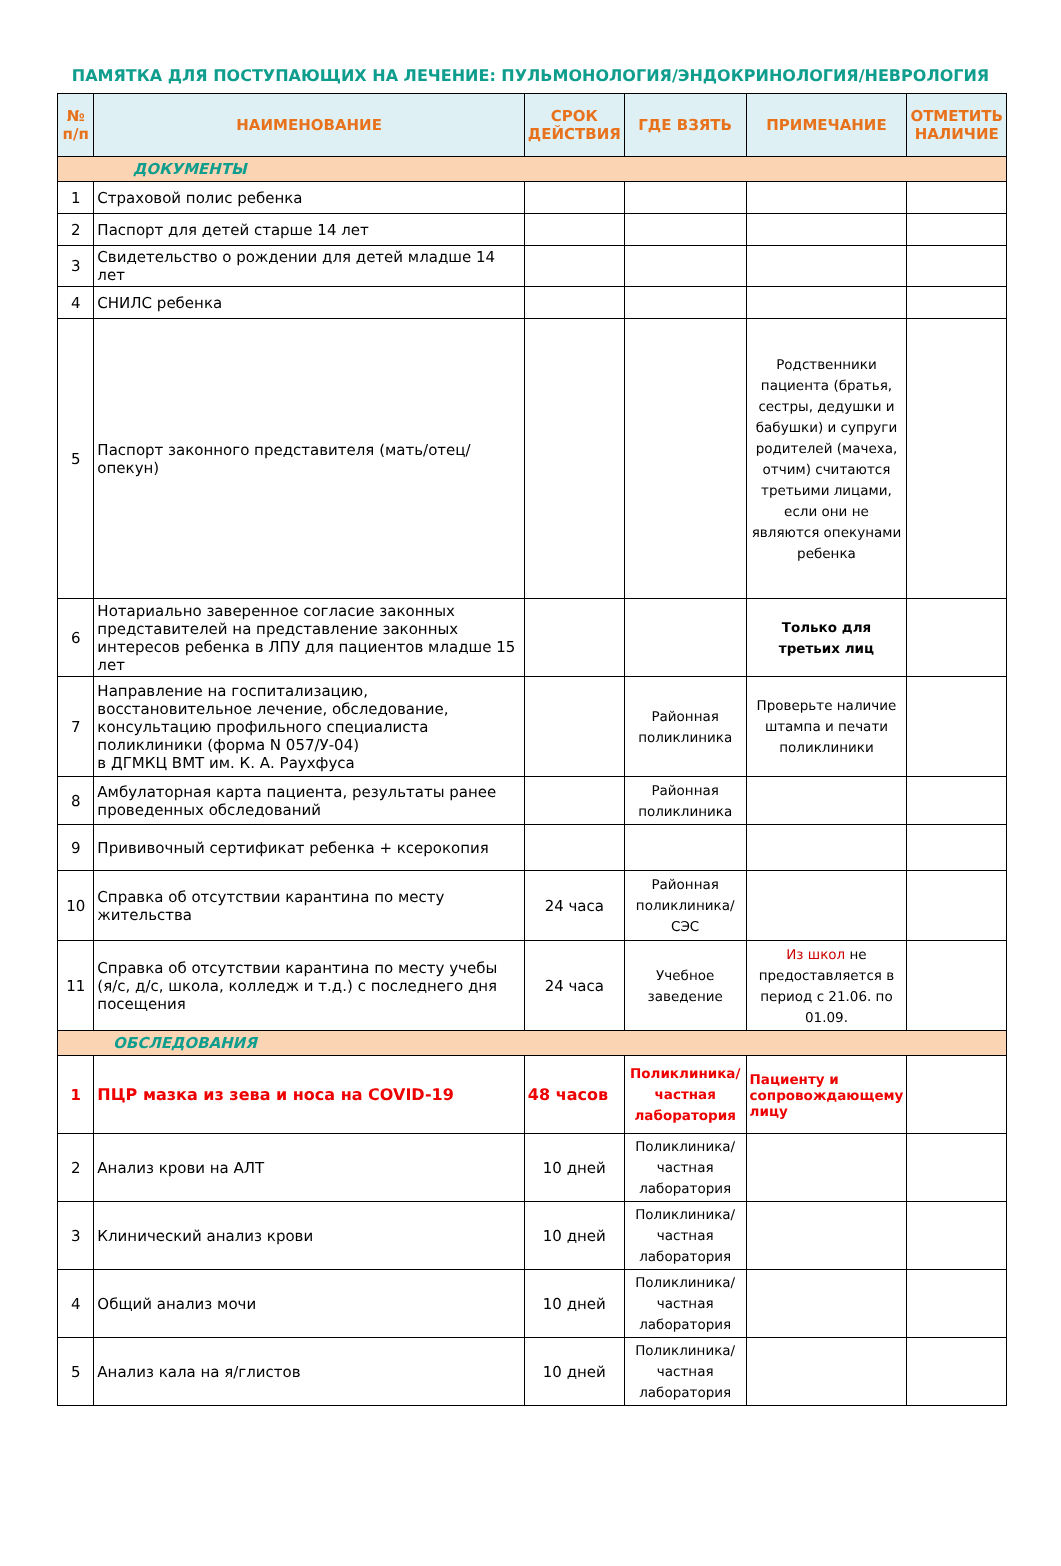ПАМЯТКА ДЛЯ ПОСТУПАЮЩИХ НА ЛЕЧЕНИЕ: ПУЛЬМОНОЛОГИЯ/ЭНДОКРИНОЛОГИЯ/НЕВРОЛОГИЯ
| № п/п | НАИМЕНОВАНИЕ | СРОК ДЕЙСТВИЯ | ГДЕ ВЗЯТЬ | ПРИМЕЧАНИЕ | ОТМЕТИТЬ НАЛИЧИЕ |
| --- | --- | --- | --- | --- | --- |
| ДОКУМЕНТЫ | | | | | |
| 1 | Страховой полис ребенка | | | | |
| 2 | Паспорт для детей старше 14 лет | | | | |
| 3 | Свидетельство о рождении для детей младше 14 лет | | | | |
| 4 | СНИЛС ребенка | | | | |
| 5 | Паспорт законного представителя (мать/отец/опекун) | | | Родственники пациента (братья, сестры, дедушки и бабушки) и супруги родителей (мачеха, отчим) считаются третьими лицами, если они не являются опекунами ребенка | |
| 6 | Нотариально заверенное согласие законных представителей на представление законных интересов ребенка в ЛПУ для пациентов младше 15 лет | | | Только для третьих лиц | |
| 7 | Направление на госпитализацию, восстановительное лечение, обследование, консультацию профильного специалиста поликлиники (форма N 057/У-04) в ДГМКЦ ВМТ им. К. А. Раухфуса | | Районная поликлиника | Проверьте наличие штампа и печати поликлиники | |
| 8 | Амбулаторная карта пациента, результаты ранее проведенных обследований | | Районная поликлиника | | |
| 9 | Прививочный сертификат ребенка + ксерокопия | | | | |
| 10 | Справка об отсутствии карантина по месту жительства | 24 часа | Районная поликлиника/ СЭС | | |
| 11 | Справка об отсутствии карантина по месту учебы (я/с, д/с, школа, колледж и т.д.) с последнего дня посещения | 24 часа | Учебное заведение | Из школ не предоставляется в период с 21.06. по 01.09. | |
| ОБСЛЕДОВАНИЯ | | | | | |
| 1 | ПЦР мазка из зева и носа на COVID-19 | 48 часов | Поликлиника/ частная лаборатория | Пациенту и сопровождающему лицу | |
| 2 | Анализ крови на АЛТ | 10 дней | Поликлиника/ частная лаборатория | | |
| 3 | Клинический анализ крови | 10 дней | Поликлиника/ частная лаборатория | | |
| 4 | Общий анализ мочи | 10 дней | Поликлиника/ частная лаборатория | | |
| 5 | Анализ кала на я/глистов | 10 дней | Поликлиника/ частная лаборатория | | |